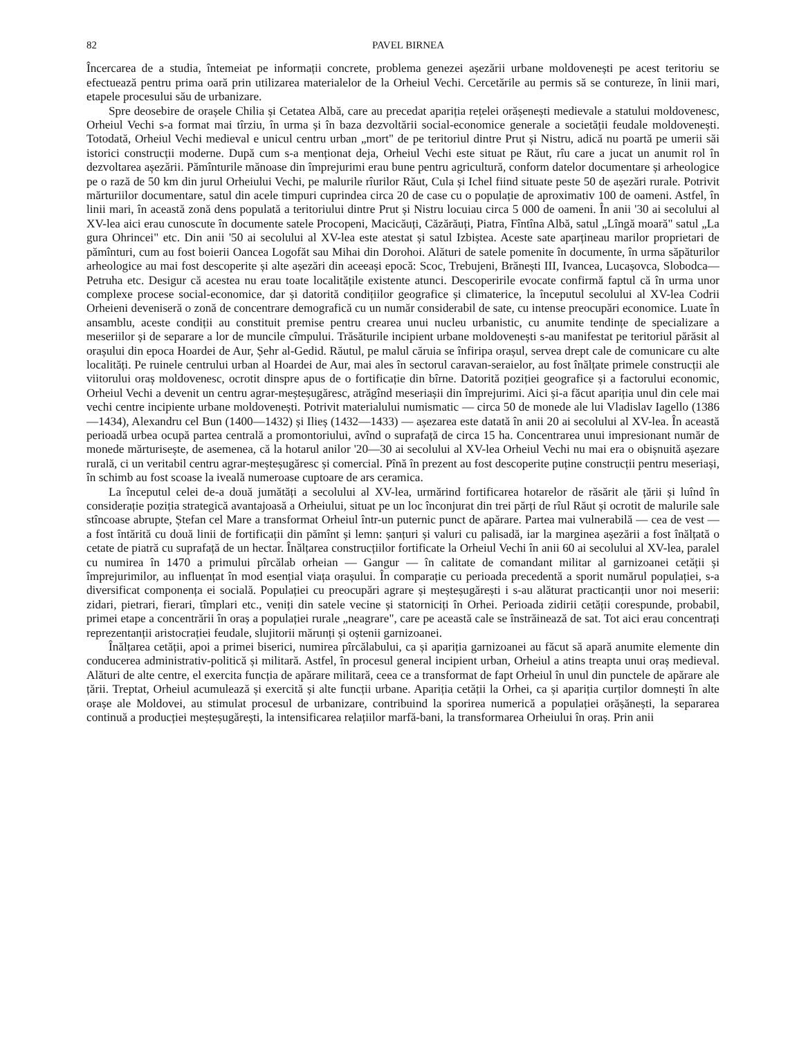82 PAVEL BIRNEA
Încercarea de a studia, întemeiat pe informații concrete, problema genezei așezării urbane moldovenești pe acest teritoriu se efectuează pentru prima oară prin utilizarea materialelor de la Orheiul Vechi. Cercetările au permis să se contureze, în linii mari, etapele procesului său de urbanizare.
Spre deosebire de orașele Chilia și Cetatea Albă, care au precedat apariția rețelei orășenești medievale a statului moldovenesc, Orheiul Vechi s-a format mai tîrziu, în urma și în baza dezvoltării social-economice generale a societății feudale moldovenești. Totodată, Orheiul Vechi medieval e unicul centru urban „mort" de pe teritoriul dintre Prut și Nistru, adică nu poartă pe umerii săi istorici construcții moderne. După cum s-a menționat deja, Orheiul Vechi este situat pe Răut, rîu care a jucat un anumit rol în dezvoltarea așezării. Pămînturile mănoase din împrejurimi erau bune pentru agricultură, conform datelor documentare și arheologice pe o rază de 50 km din jurul Orheiului Vechi, pe malurile rîurilor Răut, Cula și Ichel fiind situate peste 50 de așezări rurale. Potrivit mărturiilor documentare, satul din acele timpuri cuprindea circa 20 de case cu o populație de aproximativ 100 de oameni. Astfel, în linii mari, în această zonă dens populată a teritoriului dintre Prut și Nistru locuiau circa 5 000 de oameni. În anii '30 ai secolului al XV-lea aici erau cunoscute în documente satele Procopeni, Macicăuți, Căzărăuți, Piatra, Fîntîna Albă, satul „Lîngă moară" satul „La gura Ohrincei" etc. Din anii '50 ai secolului al XV-lea este atestat și satul Izbiștea. Aceste sate aparțineau marilor proprietari de pămînturi, cum au fost boierii Oancea Logofăt sau Mihai din Dorohoi. Alături de satele pomenite în documente, în urma săpăturilor arheologice au mai fost descoperite și alte așezări din aceeași epocă: Scoc, Trebujeni, Brănești III, Ivancea, Lucașovca, Slobodca—Petruha etc. Desigur că acestea nu erau toate localitățile existente atunci. Descoperirile evocate confirmă faptul că în urma unor complexe procese social-economice, dar și datorită condițiilor geografice și climaterice, la începutul secolului al XV-lea Codrii Orheieni deveniseră o zonă de concentrare demografică cu un număr considerabil de sate, cu intense preocupări economice. Luate în ansamblu, aceste condiții au constituit premise pentru crearea unui nucleu urbanistic, cu anumite tendințe de specializare a meseriilor și de separare a lor de muncile cîmpului. Trăsăturile incipient urbane moldovenești s-au manifestat pe teritoriul părăsit al orașului din epoca Hoardei de Aur, Șehr al-Gedid. Răutul, pe malul căruia se înfiripa orașul, servea drept cale de comunicare cu alte localități. Pe ruinele centrului urban al Hoardei de Aur, mai ales în sectorul caravan-seraielor, au fost înălțate primele construcții ale viitorului oraș moldovenesc, ocrotit dinspre apus de o fortificație din bîrne. Datorită poziției geografice și a factorului economic, Orheiul Vechi a devenit un centru agrar-meșteșugăresc, atrăgînd meseriașii din împrejurimi. Aici și-a făcut apariția unul din cele mai vechi centre incipiente urbane moldovenești. Potrivit materialului numismatic — circa 50 de monede ale lui Vladislav Iagello (1386—1434), Alexandru cel Bun (1400—1432) și Ilieș (1432—1433) — așezarea este datată în anii 20 ai secolului al XV-lea. În această perioadă urbea ocupă partea centrală a promontoriului, avînd o suprafață de circa 15 ha. Concentrarea unui impresionant număr de monede mărturisește, de asemenea, că la hotarul anilor '20—30 ai secolului al XV-lea Orheiul Vechi nu mai era o obișnuită așezare rurală, ci un veritabil centru agrar-meșteșugăresc și comercial. Pînă în prezent au fost descoperite puține construcții pentru meseriași, în schimb au fost scoase la iveală numeroase cuptoare de ars ceramica.
La începutul celei de-a două jumătăți a secolului al XV-lea, urmărind fortificarea hotarelor de răsărit ale țării și luînd în considerație poziția strategică avantajoasă a Orheiului, situat pe un loc înconjurat din trei părți de rîul Răut și ocrotit de malurile sale stîncoase abrupte, Ștefan cel Mare a transformat Orheiul într-un puternic punct de apărare. Partea mai vulnerabilă — cea de vest — a fost întărită cu două linii de fortificații din pămînt și lemn: șanțuri și valuri cu palisadă, iar la marginea așezării a fost înălțată o cetate de piatră cu suprafață de un hectar. Înălțarea construcțiilor fortificate la Orheiul Vechi în anii 60 ai secolului al XV-lea, paralel cu numirea în 1470 a primului pîrcălab orheian — Gangur — în calitate de comandant militar al garnizoanei cetății și împrejurimilor, au influențat în mod esențial viața orașului. În comparație cu perioada precedentă a sporit numărul populației, s-a diversificat componența ei socială. Populației cu preocupări agrare și meșteșugărești i s-au alăturat practicanții unor noi meserii: zidari, pietrari, fierari, tîmplari etc., veniți din satele vecine și statorniciți în Orhei. Perioada zidirii cetății corespunde, probabil, primei etape a concentrării în oraș a populației rurale „neagrare", care pe această cale se înstrăinează de sat. Tot aici erau concentrați reprezentanții aristocrației feudale, slujitorii mărunți și oștenii garnizoanei.
Înălțarea cetății, apoi a primei biserici, numirea pîrcălabului, ca și apariția garnizoanei au făcut să apară anumite elemente din conducerea administrativ-politică și militară. Astfel, în procesul general incipient urban, Orheiul a atins treapta unui oraș medieval. Alături de alte centre, el exercita funcția de apărare militară, ceea ce a transformat de fapt Orheiul în unul din punctele de apărare ale țării. Treptat, Orheiul acumulează și exercită și alte funcții urbane. Apariția cetății la Orhei, ca și apariția curților domnești în alte orașe ale Moldovei, au stimulat procesul de urbanizare, contribuind la sporirea numerică a populației orășănești, la separarea continuă a producției meșteșugărești, la intensificarea relațiilor marfă-bani, la transformarea Orheiului în oraș. Prin anii